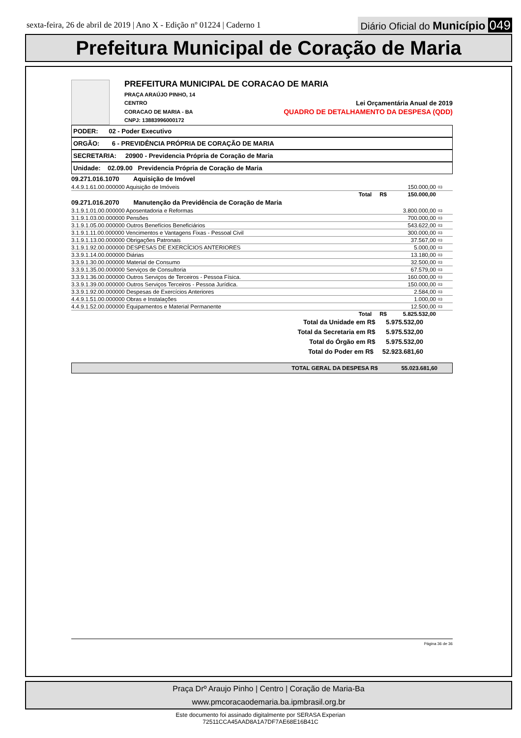sexta-feira, 26 de abril de 2019 | Ano X - Edição nº 01224 | Caderno 1
Diário Oficial do Município 049
Prefeitura Municipal de Coração de Maria
PREFEITURA MUNICIPAL DE CORACAO DE MARIA
PRAÇA ARAÚJO PINHO, 14
CENTRO Lei Orçamentária Anual de 2019
CORACAO DE MARIA - BA QUADRO DE DETALHAMENTO DA DESPESA (QDD)
CNPJ: 13883996000172
PODER: 02 - Poder Executivo
ORGÃO: 6 - PREVIDÊNCIA PRÓPRIA DE CORAÇÃO DE MARIA
SECRETARIA: 20900 - Previdencia Própria de Coração de Maria
Unidade: 02.09.00 Previdencia Própria de Coração de Maria
09.271.016.1070 Aquisição de Imóvel
| 4.4.9.1.61.00.000000 Aquisição de Imóveis | 150.000,00 | 03 |
| Total R$ | 150.000,00 | |
09.271.016.2070 Manutenção da Previdência de Coração de Maria
| 3.1.9.1.01.00.000000 Aposentadoria e Reformas | 3.800.000,00 | 03 |
| 3.1.9.1.03.00.000000 Pensões | 700.000,00 | 03 |
| 3.1.9.1.05.00.000000 Outros Benefícios Beneficiários | 543.622,00 | 03 |
| 3.1.9.1.11.00.000000 Vencimentos e Vantagens Fixas - Pessoal Civil | 300.000,00 | 03 |
| 3.1.9.1.13.00.000000 Obrigações Patronais | 37.567,00 | 03 |
| 3.1.9.1.92.00.000000 DESPESAS DE EXERCÍCIOS ANTERIORES | 5.000,00 | 03 |
| 3.3.9.1.14.00.000000 Diárias | 13.180,00 | 03 |
| 3.3.9.1.30.00.000000 Material de Consumo | 32.500,00 | 03 |
| 3.3.9.1.35.00.000000 Serviços de Consultoria | 67.579,00 | 03 |
| 3.3.9.1.36.00.000000 Outros Serviços de Terceiros - Pessoa Física. | 160.000,00 | 03 |
| 3.3.9.1.39.00.000000 Outros Serviços Terceiros - Pessoa Jurídica. | 150.000,00 | 03 |
| 3.3.9.1.92.00.000000 Despesas de Exercícios Anteriores | 2.584,00 | 03 |
| 4.4.9.1.51.00.000000 Obras e Instalações | 1.000,00 | 03 |
| 4.4.9.1.52.00.000000 Equipamentos e Material Permanente | 12.500,00 | 03 |
| Total R$ | 5.825.532,00 | |
Total da Unidade em R$ 5.975.532,00
Total da Secretaria em R$ 5.975.532,00
Total do Órgão em R$ 5.975.532,00
Total do Poder em R$ 52.923.681,60
TOTAL GERAL DA DESPESA R$ 55.023.681,60
Página 36 de 36
Praça Drº Araujo Pinho | Centro | Coração de Maria-Ba
www.pmcoracaodemaria.ba.ipmbrasil.org.br
Este documento foi assinado digitalmente por SERASA Experian
72511CCA45AAD8A1A7DF7AE68E16B41C